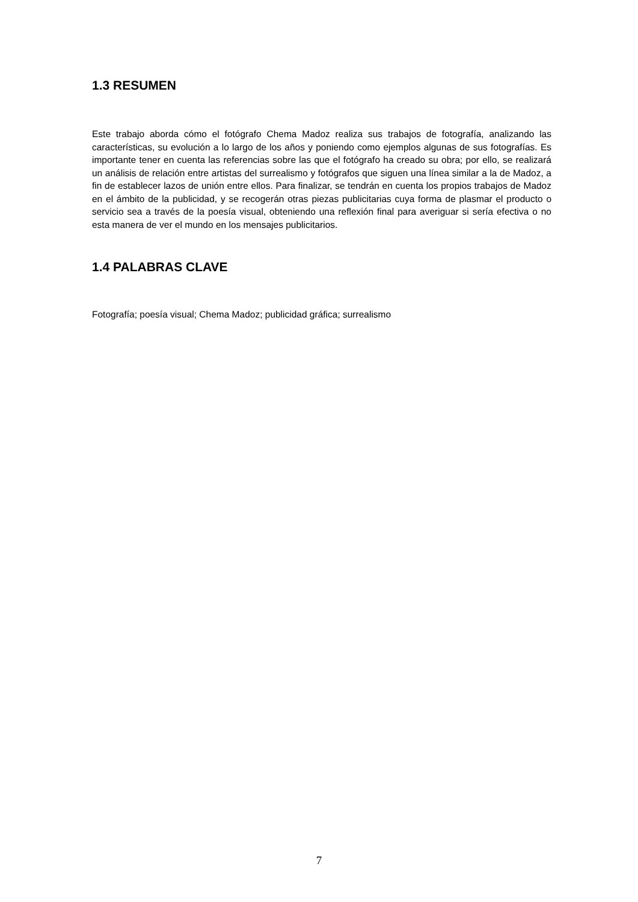1.3 RESUMEN
Este trabajo aborda cómo el fotógrafo Chema Madoz realiza sus trabajos de fotografía, analizando las características, su evolución a lo largo de los años y poniendo como ejemplos algunas de sus fotografías. Es importante tener en cuenta las referencias sobre las que el fotógrafo ha creado su obra; por ello, se realizará un análisis de relación entre artistas del surrealismo y fotógrafos que siguen una línea similar a la de Madoz, a fin de establecer lazos de unión entre ellos. Para finalizar, se tendrán en cuenta los propios trabajos de Madoz en el ámbito de la publicidad, y se recogerán otras piezas publicitarias cuya forma de plasmar el producto o servicio sea a través de la poesía visual, obteniendo una reflexión final para averiguar si sería efectiva o no esta manera de ver el mundo en los mensajes publicitarios.
1.4 PALABRAS CLAVE
Fotografía; poesía visual; Chema Madoz; publicidad gráfica; surrealismo
7